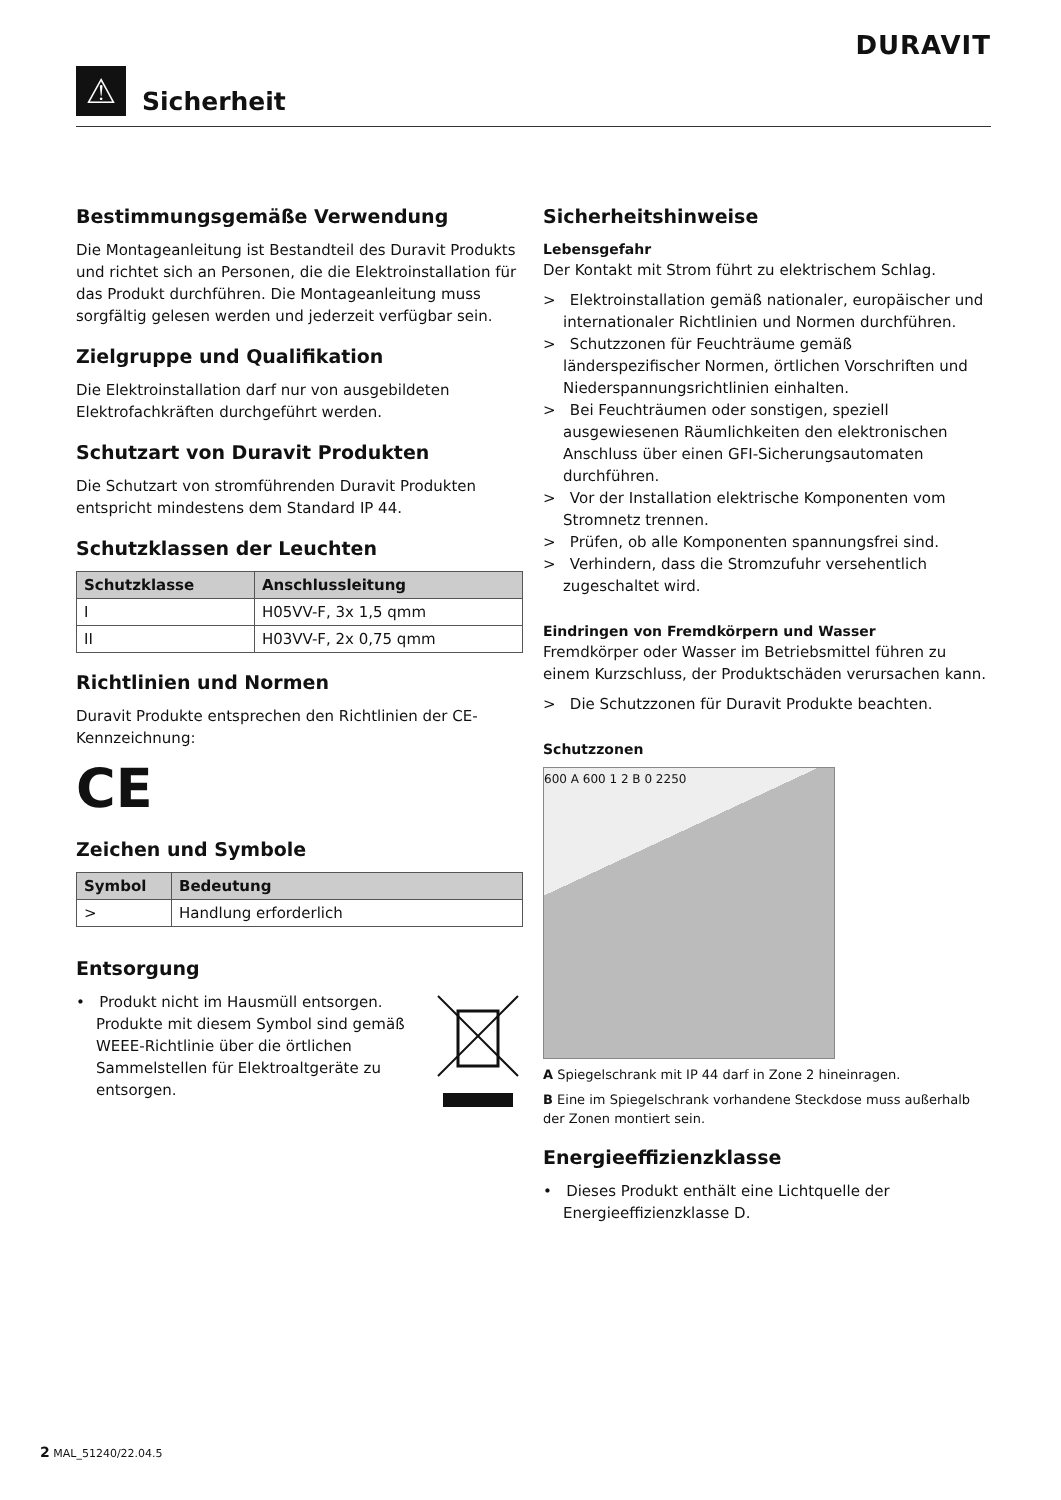DURAVIT
⚠
Sicherheit
Bestimmungsgemäße Verwendung
Die Montageanleitung ist Bestandteil des Duravit Produkts und richtet sich an Personen, die die Elektroinstallation für das Produkt durchführen. Die Montageanleitung muss sorgfältig gelesen werden und jederzeit verfügbar sein.
Zielgruppe und Qualifikation
Die Elektroinstallation darf nur von ausgebildeten Elektrofachkräften durchgeführt werden.
Schutzart von Duravit Produkten
Die Schutzart von stromführenden Duravit Produkten entspricht mindestens dem Standard IP 44.
Schutzklassen der Leuchten
| Schutzklasse | Anschlussleitung |
| --- | --- |
| I | H05VV-F, 3x 1,5 qmm |
| II | H03VV-F, 2x 0,75 qmm |
Richtlinien und Normen
Duravit Produkte entsprechen den Richtlinien der CE-Kennzeichnung:
CE
Zeichen und Symbole
| Symbol | Bedeutung |
| --- | --- |
| > | Handlung erforderlich |
Entsorgung
• Produkt nicht im Hausmüll entsorgen. Produkte mit diesem Symbol sind gemäß WEEE-Richtlinie über die örtlichen Sammelstellen für Elektroaltgeräte zu entsorgen.
Sicherheitshinweise
Lebensgefahr
Der Kontakt mit Strom führt zu elektrischem Schlag.
> Elektroinstallation gemäß nationaler, europäischer und internationaler Richtlinien und Normen durchführen.
> Schutzzonen für Feuchträume gemäß länderspezifischer Normen, örtlichen Vorschriften und Niederspannungsrichtlinien einhalten.
> Bei Feuchträumen oder sonstigen, speziell ausgewiesenen Räumlichkeiten den elektronischen Anschluss über einen GFI-Sicherungsautomaten durchführen.
> Vor der Installation elektrische Komponenten vom Stromnetz trennen.
> Prüfen, ob alle Komponenten spannungsfrei sind.
> Verhindern, dass die Stromzufuhr versehentlich zugeschaltet wird.
Eindringen von Fremdkörpern und Wasser
Fremdkörper oder Wasser im Betriebsmittel führen zu einem Kurzschluss, der Produktschäden verursachen kann.
> Die Schutzzonen für Duravit Produkte beachten.
Schutzzonen
600 A 600 1 2 B 0 2250
A Spiegelschrank mit IP 44 darf in Zone 2 hineinragen.
B Eine im Spiegelschrank vorhandene Steckdose muss außerhalb der Zonen montiert sein.
Energieeffizienzklasse
• Dieses Produkt enthält eine Lichtquelle der Energieeffizienzklasse D.
2 MAL_51240/22.04.5